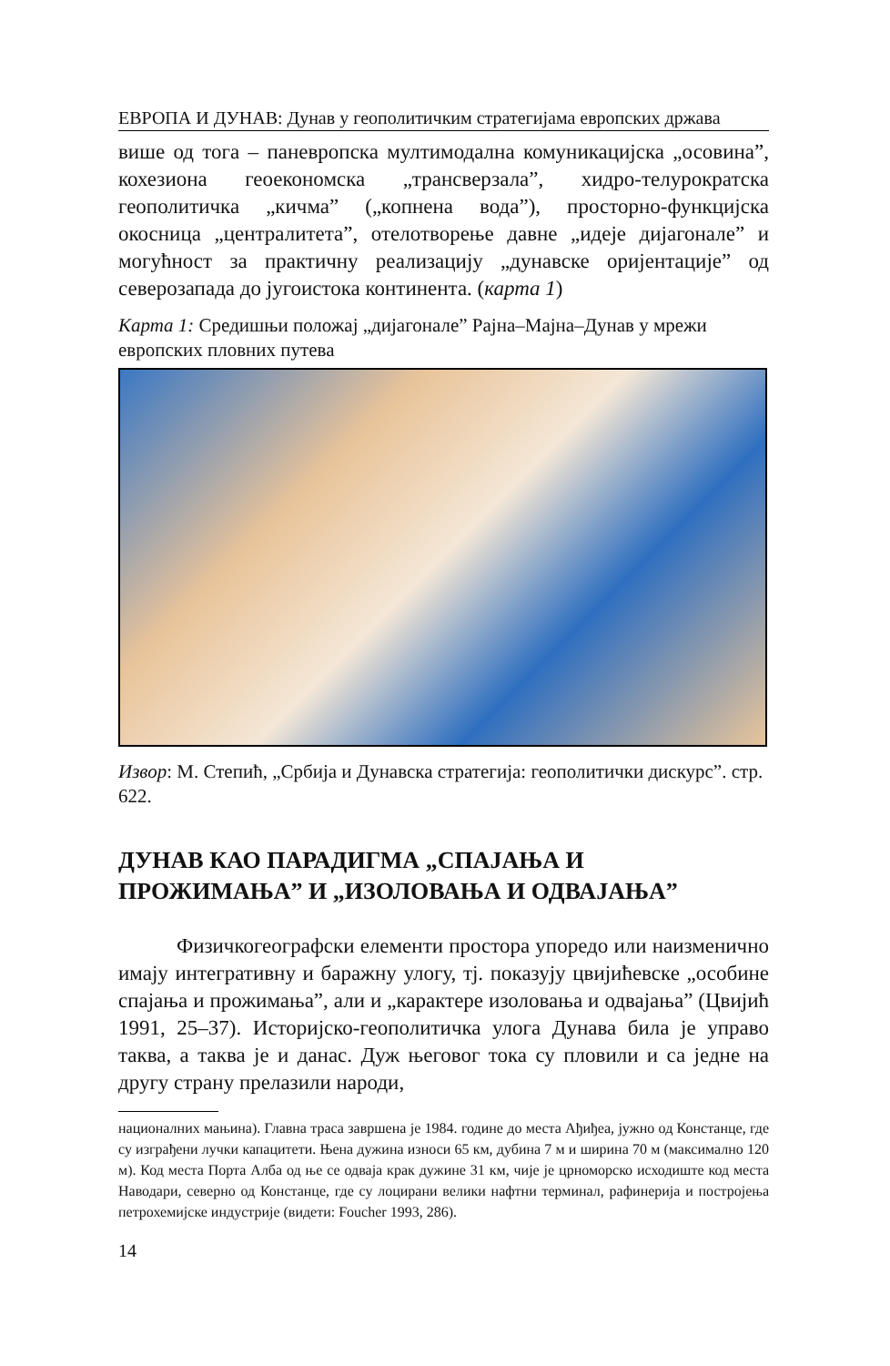ЕВРОПА И ДУНАВ: Дунав у геополитичким стратегијама европских држава
више од тога – паневропска мултимодална комуникацијска „осовина”, кохезиона геоекономска „трансверзала”, хидро-телурократска геополитичка „кичма” („копнена вода”), просторно-функцијска окосница „централитета”, отелотворење давне „идеје дијагонале” и могућност за практичну реализацију „дунавске оријентације” од северозапада до југоистока континента. (карта 1)
Карта 1: Средишњи положај „дијагонале” Рајна–Мајна–Дунав у мрежи европских пловних путева
Извор: М. Степић, „Србија и Дунавска стратегија: геополитички дискурс”. стр. 622.
ДУНАВ КАО ПАРАДИГМА „СПАЈАЊА И ПРОЖИМАЊА” И „ИЗОЛОВАЊА И ОДВАЈАЊА”
Физичкогеографски елементи простора упоредо или наизменично имају интегративну и баражну улогу, тј. показују цвијићевске „особине спајања и прожимања”, али и „карактере изоловања и одвајања” (Цвијић 1991, 25–37). Историјско-геополитичка улога Дунава била је управо таква, а таква је и данас. Дуж његовог тока су пловили и са једне на другу страну прелазили народи,
националних мањина). Главна траса завршена је 1984. године до места Ађиђеа, јужно од Констанце, где су изграђени лучки капацитети. Њена дужина износи 65 км, дубина 7 м и ширина 70 м (максимално 120 м). Код места Порта Алба од ње се одваја крак дужине 31 км, чије је црноморско исходиште код места Наводари, северно од Констанце, где су лоцирани велики нафтни терминал, рафинерија и постројења петрохемијске индустрије (видети: Foucher 1993, 286).
14